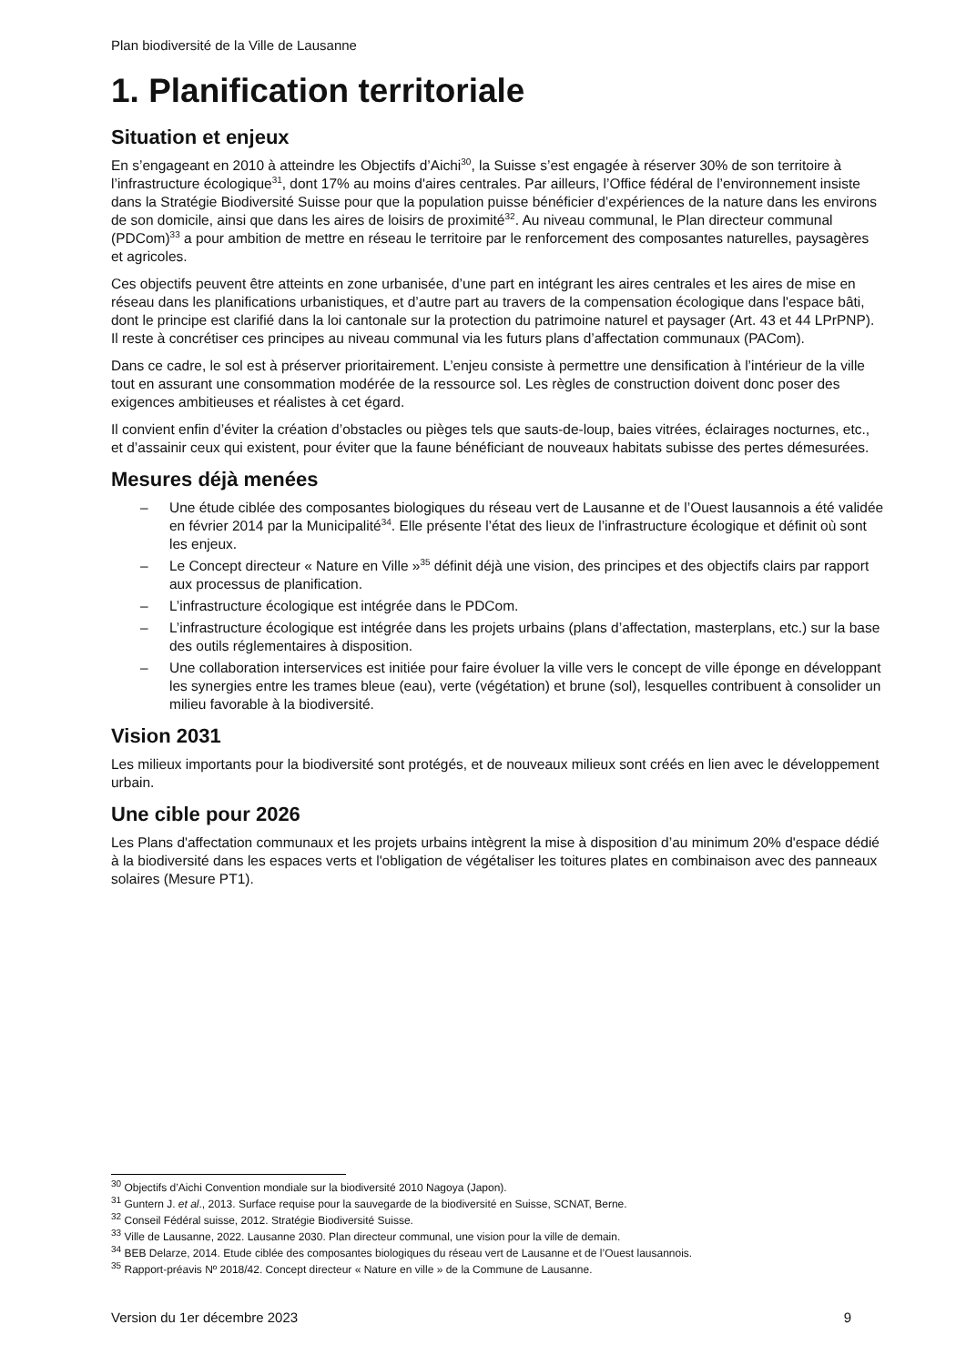Plan biodiversité de la Ville de Lausanne
1. Planification territoriale
Situation et enjeux
En s’engageant en 2010 à atteindre les Objectifs d’Aichi<sup>30</sup>, la Suisse s’est engagée à réserver 30% de son territoire à l’infrastructure écologique<sup>31</sup>, dont 17% au moins d'aires centrales. Par ailleurs, l’Office fédéral de l’environnement insiste dans la Stratégie Biodiversité Suisse pour que la population puisse bénéficier d’expériences de la nature dans les environs de son domicile, ainsi que dans les aires de loisirs de proximité<sup>32</sup>. Au niveau communal, le Plan directeur communal (PDCom)<sup>33</sup> a pour ambition de mettre en réseau le territoire par le renforcement des composantes naturelles, paysagères et agricoles.
Ces objectifs peuvent être atteints en zone urbanisée, d’une part en intégrant les aires centrales et les aires de mise en réseau dans les planifications urbanistiques, et d’autre part au travers de la compensation écologique dans l'espace bâti, dont le principe est clarifié dans la loi cantonale sur la protection du patrimoine naturel et paysager (Art. 43 et 44 LPrPNP). Il reste à concrétiser ces principes au niveau communal via les futurs plans d’affectation communaux (PACom).
Dans ce cadre, le sol est à préserver prioritairement. L’enjeu consiste à permettre une densification à l’intérieur de la ville tout en assurant une consommation modérée de la ressource sol. Les règles de construction doivent donc poser des exigences ambitieuses et réalistes à cet égard.
Il convient enfin d’éviter la création d’obstacles ou pièges tels que sauts-de-loup, baies vitrées, éclairages nocturnes, etc., et d’assainir ceux qui existent, pour éviter que la faune bénéficiant de nouveaux habitats subisse des pertes démesurées.
Mesures déjà menées
– Une étude ciblée des composantes biologiques du réseau vert de Lausanne et de l’Ouest lausannois a été validée en février 2014 par la Municipalité<sup>34</sup>. Elle présente l’état des lieux de l’infrastructure écologique et définit où sont les enjeux.
– Le Concept directeur « Nature en Ville »<sup>35</sup> définit déjà une vision, des principes et des objectifs clairs par rapport aux processus de planification.
– L’infrastructure écologique est intégrée dans le PDCom.
– L’infrastructure écologique est intégrée dans les projets urbains (plans d’affectation, masterplans, etc.) sur la base des outils réglementaires à disposition.
– Une collaboration interservices est initiée pour faire évoluer la ville vers le concept de ville éponge en développant les synergies entre les trames bleue (eau), verte (végétation) et brune (sol), lesquelles contribuent à consolider un milieu favorable à la biodiversité.
Vision 2031
Les milieux importants pour la biodiversité sont protégés, et de nouveaux milieux sont créés en lien avec le développement urbain.
Une cible pour 2026
Les Plans d'affectation communaux et les projets urbains intègrent la mise à disposition d’au minimum 20% d'espace dédié à la biodiversité dans les espaces verts et l'obligation de végétaliser les toitures plates en combinaison avec des panneaux solaires (Mesure PT1).
<sup>30</sup> Objectifs d’Aichi Convention mondiale sur la biodiversité 2010 Nagoya (Japon).
<sup>31</sup> Guntern J. et al., 2013. Surface requise pour la sauvegarde de la biodiversité en Suisse, SCNAT, Berne.
<sup>32</sup> Conseil Fédéral suisse, 2012. Stratégie Biodiversité Suisse.
<sup>33</sup> Ville de Lausanne, 2022. Lausanne 2030. Plan directeur communal, une vision pour la ville de demain.
<sup>34</sup> BEB Delarze, 2014. Etude ciblée des composantes biologiques du réseau vert de Lausanne et de l’Ouest lausannois.
<sup>35</sup> Rapport-préavis Nº 2018/42. Concept directeur « Nature en ville » de la Commune de Lausanne.
Version du 1er décembre 2023 9